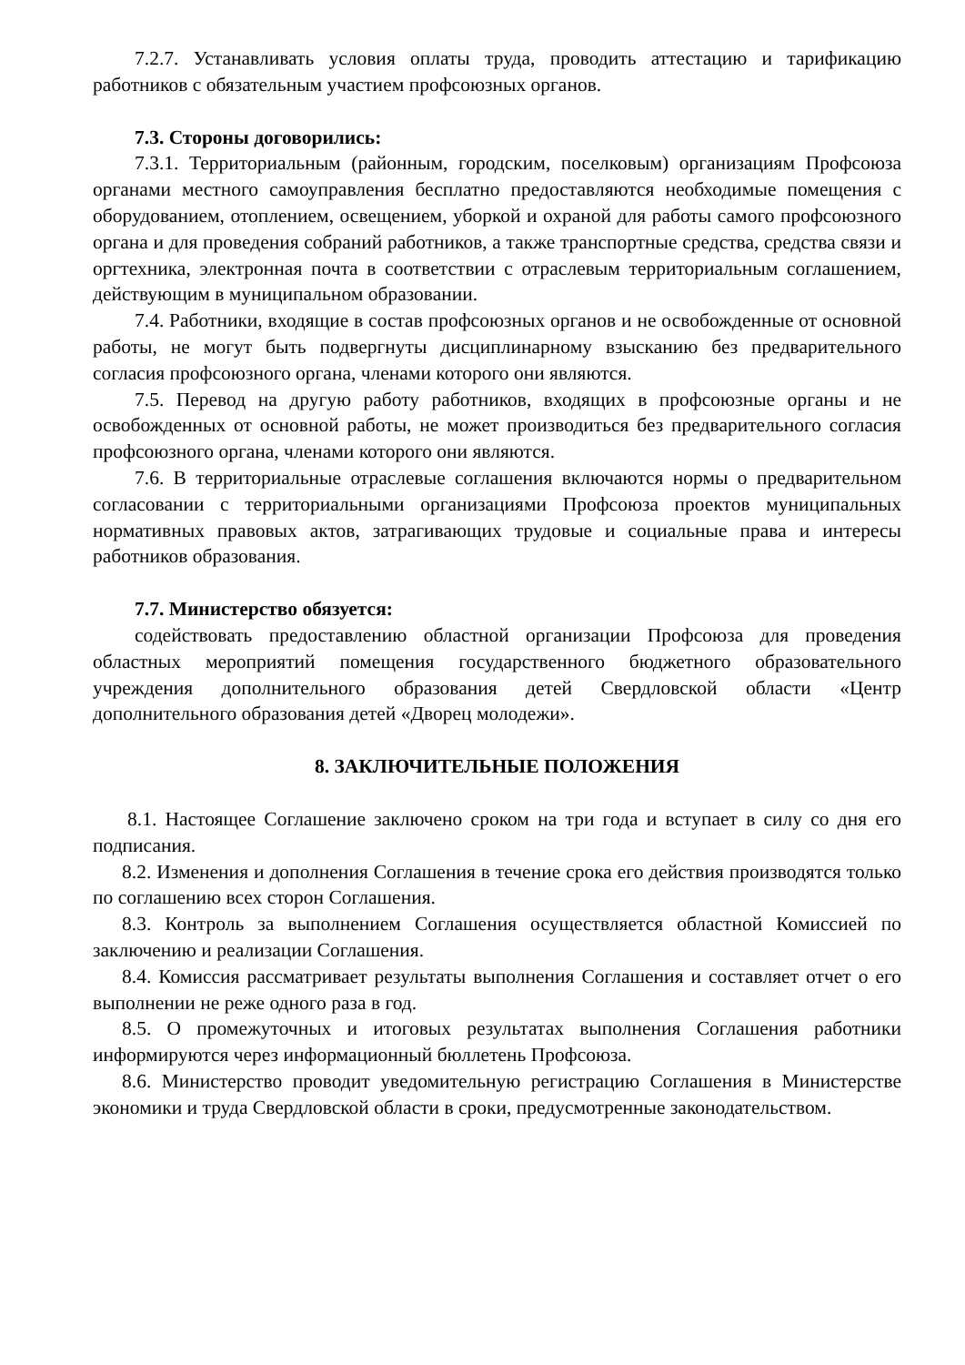7.2.7. Устанавливать условия оплаты труда, проводить аттестацию и тарификацию работников с обязательным участием профсоюзных органов.
7.3. Стороны договорились:
7.3.1. Территориальным (районным, городским, поселковым) организациям Профсоюза органами местного самоуправления бесплатно предоставляются необходимые помещения с оборудованием, отоплением, освещением, уборкой и охраной для работы самого профсоюзного органа и для проведения собраний работников, а также транспортные средства, средства связи и оргтехника, электронная почта в соответствии с отраслевым территориальным соглашением, действующим в муниципальном образовании.
7.4. Работники, входящие в состав профсоюзных органов и не освобожденные от основной работы, не могут быть подвергнуты дисциплинарному взысканию без предварительного согласия профсоюзного органа, членами которого они являются.
7.5. Перевод на другую работу работников, входящих в профсоюзные органы и не освобожденных от основной работы, не может производиться без предварительного согласия профсоюзного органа, членами которого они являются.
7.6. В территориальные отраслевые соглашения включаются нормы о предварительном согласовании с территориальными организациями Профсоюза проектов муниципальных нормативных правовых актов, затрагивающих трудовые и социальные права и интересы работников образования.
7.7. Министерство обязуется:
содействовать предоставлению областной организации Профсоюза для проведения областных мероприятий помещения государственного бюджетного образовательного учреждения дополнительного образования детей Свердловской области «Центр дополнительного образования детей «Дворец молодежи».
8. ЗАКЛЮЧИТЕЛЬНЫЕ ПОЛОЖЕНИЯ
8.1. Настоящее Соглашение заключено сроком на три года и вступает в силу со дня его подписания.
8.2. Изменения и дополнения Соглашения в течение срока его действия производятся только по соглашению всех сторон Соглашения.
8.3. Контроль за выполнением Соглашения осуществляется областной Комиссией по заключению и реализации Соглашения.
8.4. Комиссия рассматривает результаты выполнения Соглашения и составляет отчет о его выполнении не реже одного раза в год.
8.5. О промежуточных и итоговых результатах выполнения Соглашения работники информируются через информационный бюллетень Профсоюза.
8.6. Министерство проводит уведомительную регистрацию Соглашения в Министерстве экономики и труда Свердловской области в сроки, предусмотренные законодательством.